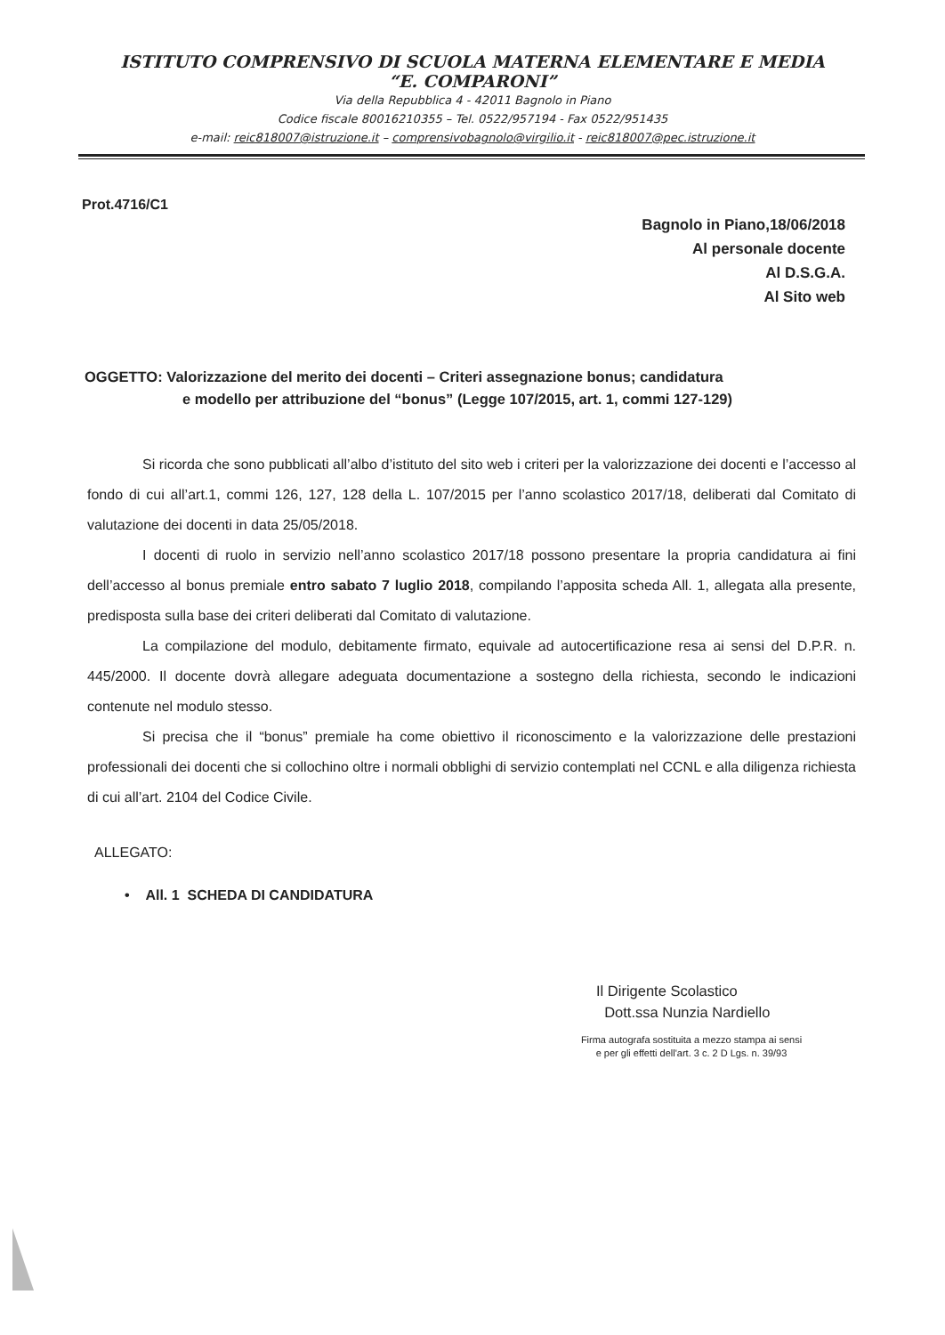ISTITUTO COMPRENSIVO DI SCUOLA MATERNA ELEMENTARE E MEDIA
“E. COMPARONI”
Via della Repubblica 4 - 42011 Bagnolo in Piano
Codice fiscale 80016210355 – Tel. 0522/957194 - Fax 0522/951435
e-mail: reic818007@istruzione.it – comprensivobagnolo@virgilio.it - reic818007@pec.istruzione.it
Prot.4716/C1
Bagnolo in Piano,18/06/2018
Al personale docente
Al D.S.G.A.
Al Sito web
OGGETTO: Valorizzazione del merito dei docenti – Criteri assegnazione bonus; candidatura
e modello per attribuzione del “bonus” (Legge 107/2015, art. 1, commi 127-129)
Si ricorda che sono pubblicati all’albo d’istituto del sito web i criteri per la valorizzazione dei docenti e l’accesso al fondo di cui all’art.1, commi 126, 127, 128 della L. 107/2015 per l’anno scolastico 2017/18, deliberati dal Comitato di valutazione dei docenti in data 25/05/2018.
I docenti di ruolo in servizio nell’anno scolastico 2017/18 possono presentare la propria candidatura ai fini dell’accesso al bonus premiale entro sabato 7 luglio 2018, compilando l’apposita scheda All. 1, allegata alla presente, predisposta sulla base dei criteri deliberati dal Comitato di valutazione.
La compilazione del modulo, debitamente firmato, equivale ad autocertificazione resa ai sensi del D.P.R. n. 445/2000. Il docente dovrà allegare adeguata documentazione a sostegno della richiesta, secondo le indicazioni contenute nel modulo stesso.
Si precisa che il “bonus” premiale ha come obiettivo il riconoscimento e la valorizzazione delle prestazioni professionali dei docenti che si collochino oltre i normali obblighi di servizio contemplati nel CCNL e alla diligenza richiesta di cui all’art. 2104 del Codice Civile.
ALLEGATO:
• All. 1 SCHEDA DI CANDIDATURA
Il Dirigente Scolastico
Dott.ssa Nunzia Nardiello
Firma autografa sostituita a mezzo stampa ai sensi
e per gli effetti dell'art. 3 c. 2 D Lgs. n. 39/93